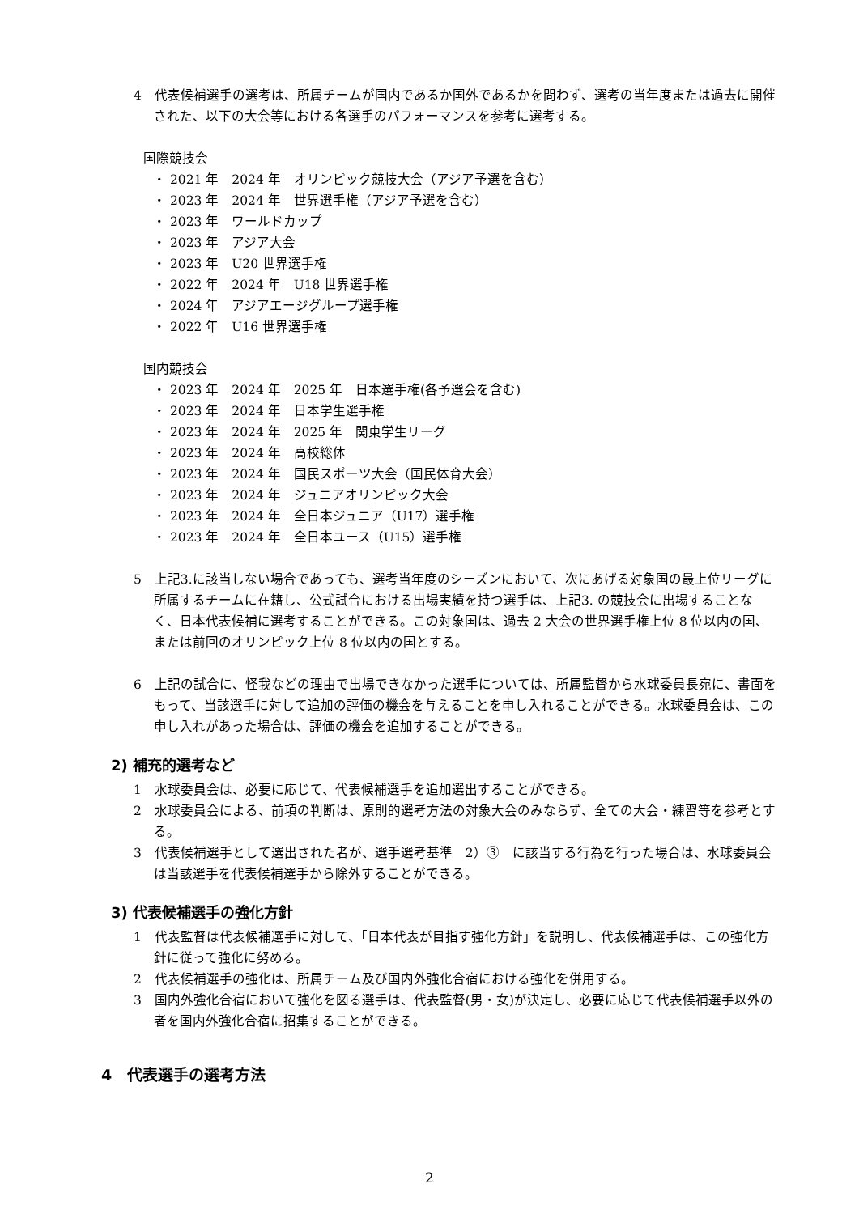4　代表候補選手の選考は、所属チームが国内であるか国外であるかを問わず、選考の当年度または過去に開催された、以下の大会等における各選手のパフォーマンスを参考に選考する。
国際競技会
・ 2021 年　2024 年　オリンピック競技大会（アジア予選を含む）
・ 2023 年　2024 年　世界選手権（アジア予選を含む）
・ 2023 年　ワールドカップ
・ 2023 年　アジア大会
・ 2023 年　U20 世界選手権
・ 2022 年　2024 年　U18 世界選手権
・ 2024 年　アジアエージグループ選手権
・ 2022 年　U16 世界選手権
国内競技会
・ 2023 年　2024 年　2025 年　日本選手権(各予選会を含む)
・ 2023 年　2024 年　日本学生選手権
・ 2023 年　2024 年　2025 年　関東学生リーグ
・ 2023 年　2024 年　高校総体
・ 2023 年　2024 年　国民スポーツ大会（国民体育大会）
・ 2023 年　2024 年　ジュニアオリンピック大会
・ 2023 年　2024 年　全日本ジュニア（U17）選手権
・ 2023 年　2024 年　全日本ユース（U15）選手権
5　上記3.に該当しない場合であっても、選考当年度のシーズンにおいて、次にあげる対象国の最上位リーグに所属するチームに在籍し、公式試合における出場実績を持つ選手は、上記3. の競技会に出場することなく、日本代表候補に選考することができる。この対象国は、過去 2 大会の世界選手権上位 8 位以内の国、または前回のオリンピック上位 8 位以内の国とする。
6　上記の試合に、怪我などの理由で出場できなかった選手については、所属監督から水球委員長宛に、書面をもって、当該選手に対して追加の評価の機会を与えることを申し入れることができる。水球委員会は、この申し入れがあった場合は、評価の機会を追加することができる。
2) 補充的選考など
1　水球委員会は、必要に応じて、代表候補選手を追加選出することができる。
2　水球委員会による、前項の判断は、原則的選考方法の対象大会のみならず、全ての大会・練習等を参考とする。
3　代表候補選手として選出された者が、選手選考基準　2）③　に該当する行為を行った場合は、水球委員会は当該選手を代表候補選手から除外することができる。
3) 代表候補選手の強化方針
1　代表監督は代表候補選手に対して、「日本代表が目指す強化方針」を説明し、代表候補選手は、この強化方針に従って強化に努める。
2　代表候補選手の強化は、所属チーム及び国内外強化合宿における強化を併用する。
3　国内外強化合宿において強化を図る選手は、代表監督(男・女)が決定し、必要に応じて代表候補選手以外の者を国内外強化合宿に招集することができる。
4　代表選手の選考方法
2